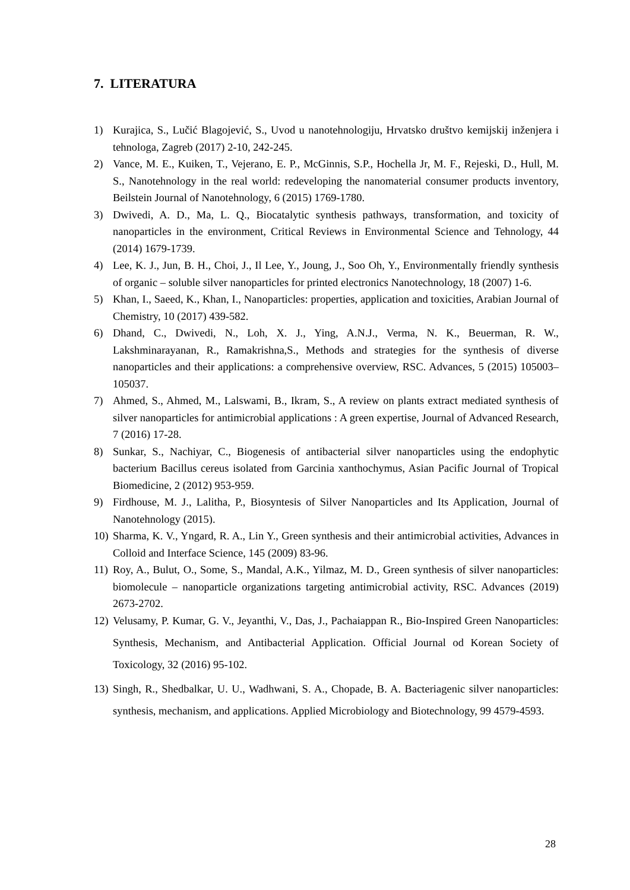7. LITERATURA
1) Kurajica, S., Lučić Blagojević, S., Uvod u nanotehnologiju, Hrvatsko društvo kemijskij inženjera i tehnologa, Zagreb (2017) 2-10, 242-245.
2) Vance, M. E., Kuiken, T., Vejerano, E. P., McGinnis, S.P., Hochella Jr, M. F., Rejeski, D., Hull, M. S., Nanotehnology in the real world: redeveloping the nanomaterial consumer products inventory, Beilstein Journal of Nanotehnology, 6 (2015) 1769-1780.
3) Dwivedi, A. D., Ma, L. Q., Biocatalytic synthesis pathways, transformation, and toxicity of nanoparticles in the environment, Critical Reviews in Environmental Science and Tehnology, 44 (2014) 1679-1739.
4) Lee, K. J., Jun, B. H., Choi, J., Il Lee, Y., Joung, J., Soo Oh, Y., Environmentally friendly synthesis of organic – soluble silver nanoparticles for printed electronics Nanotechnology, 18 (2007) 1-6.
5) Khan, I., Saeed, K., Khan, I., Nanoparticles: properties, application and toxicities, Arabian Journal of Chemistry, 10 (2017) 439-582.
6) Dhand, C., Dwivedi, N., Loh, X. J., Ying, A.N.J., Verma, N. K., Beuerman, R. W., Lakshminarayanan, R., Ramakrishna,S., Methods and strategies for the synthesis of diverse nanoparticles and their applications: a comprehensive overview, RSC. Advances, 5 (2015) 105003–105037.
7) Ahmed, S., Ahmed, M., Lalswami, B., Ikram, S., A review on plants extract mediated synthesis of silver nanoparticles for antimicrobial applications : A green expertise, Journal of Advanced Research, 7 (2016) 17-28.
8) Sunkar, S., Nachiyar, C., Biogenesis of antibacterial silver nanoparticles using the endophytic bacterium Bacillus cereus isolated from Garcinia xanthochymus, Asian Pacific Journal of Tropical Biomedicine, 2 (2012) 953-959.
9) Firdhouse, M. J., Lalitha, P., Biosyntesis of Silver Nanoparticles and Its Application, Journal of Nanotehnology (2015).
10) Sharma, K. V., Yngard, R. A., Lin Y., Green synthesis and their antimicrobial activities, Advances in Colloid and Interface Science, 145 (2009) 83-96.
11) Roy, A., Bulut, O., Some, S., Mandal, A.K., Yilmaz, M. D., Green synthesis of silver nanoparticles: biomolecule – nanoparticle organizations targeting antimicrobial activity, RSC. Advances (2019) 2673-2702.
12) Velusamy, P. Kumar, G. V., Jeyanthi, V., Das, J., Pachaiappan R., Bio-Inspired Green Nanoparticles: Synthesis, Mechanism, and Antibacterial Application. Official Journal od Korean Society of Toxicology, 32 (2016) 95-102.
13) Singh, R., Shedbalkar, U. U., Wadhwani, S. A., Chopade, B. A. Bacteriagenic silver nanoparticles: synthesis, mechanism, and applications. Applied Microbiology and Biotechnology, 99 4579-4593.
28